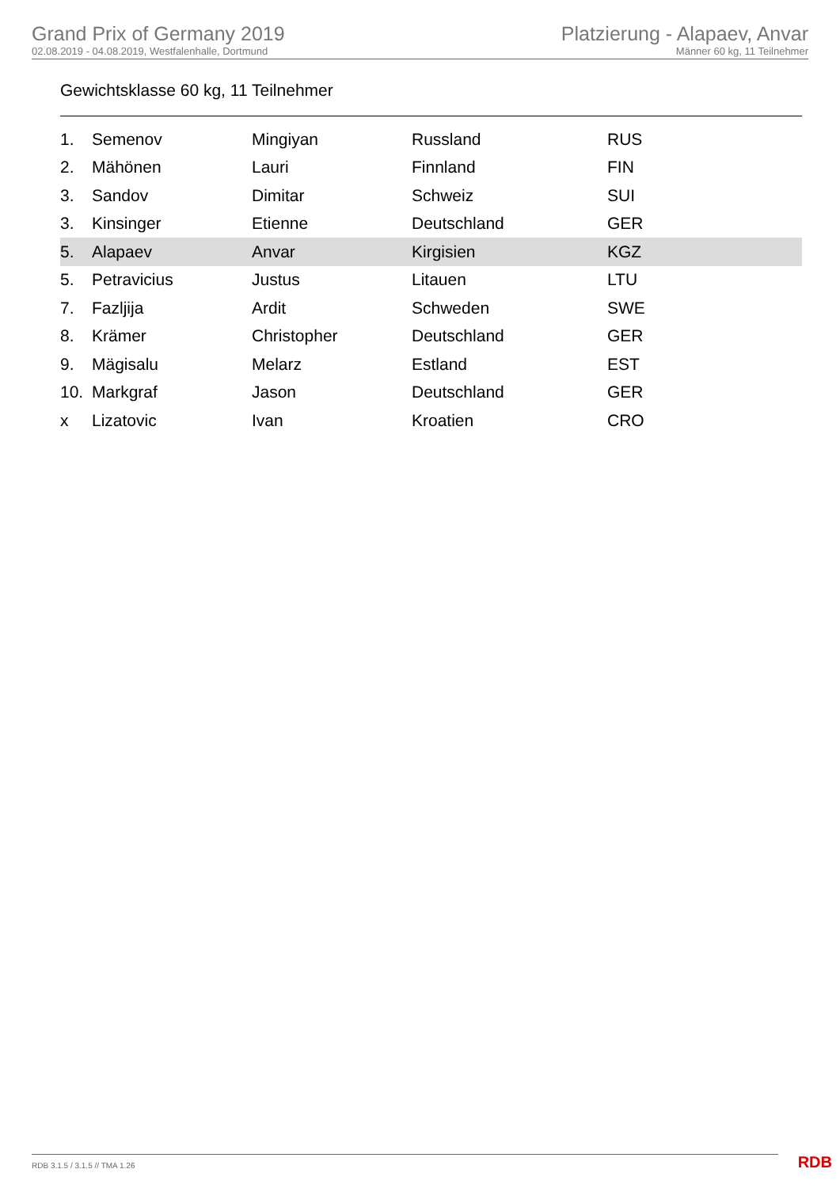Grand Prix of Germany 2019
02.08.2019 - 04.08.2019, Westfalenhalle, Dortmund
Platzierung - Alapaev, Anvar
Männer 60 kg, 11 Teilnehmer
Gewichtsklasse 60 kg, 11 Teilnehmer
| 1. | Semenov | Mingiyan | Russland | RUS |
| 2. | Mähönen | Lauri | Finnland | FIN |
| 3. | Sandov | Dimitar | Schweiz | SUI |
| 3. | Kinsinger | Etienne | Deutschland | GER |
| 5. | Alapaev | Anvar | Kirgisien | KGZ |
| 5. | Petravicius | Justus | Litauen | LTU |
| 7. | Fazljija | Ardit | Schweden | SWE |
| 8. | Krämer | Christopher | Deutschland | GER |
| 9. | Mägisalu | Melarz | Estland | EST |
| 10. | Markgraf | Jason | Deutschland | GER |
| x | Lizatovic | Ivan | Kroatien | CRO |
RDB 3.1.5 / 3.1.5 // TMA 1.26 RDB